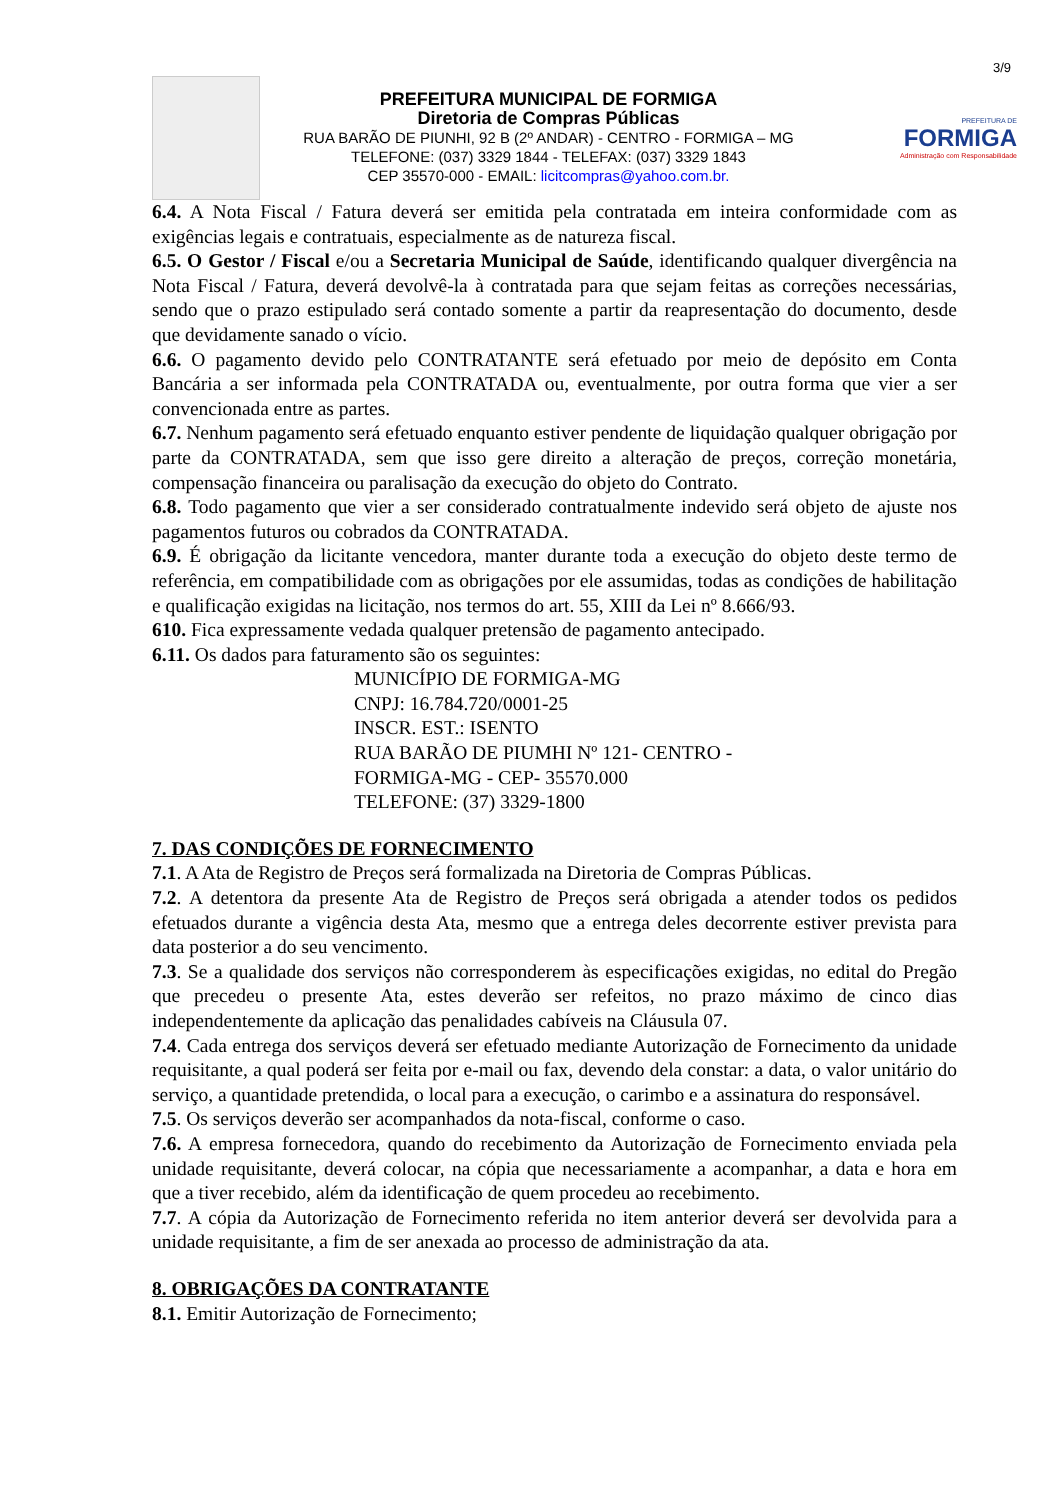3/9
PREFEITURA MUNICIPAL DE FORMIGA
Diretoria de Compras Públicas
RUA BARÃO DE PIUNHI, 92 B (2º ANDAR) - CENTRO - FORMIGA – MG
TELEFONE: (037) 3329 1844 - TELEFAX: (037) 3329 1843
CEP 35570-000 - EMAIL: licitcompras@yahoo.com.br.
PREFEITURA DE
FORMIGA
Administração com Responsabilidade
6.4. A Nota Fiscal / Fatura deverá ser emitida pela contratada em inteira conformidade com as exigências legais e contratuais, especialmente as de natureza fiscal.
6.5. O Gestor / Fiscal e/ou a Secretaria Municipal de Saúde, identificando qualquer divergência na Nota Fiscal / Fatura, deverá devolvê-la à contratada para que sejam feitas as correções necessárias, sendo que o prazo estipulado será contado somente a partir da reapresentação do documento, desde que devidamente sanado o vício.
6.6. O pagamento devido pelo CONTRATANTE será efetuado por meio de depósito em Conta Bancária a ser informada pela CONTRATADA ou, eventualmente, por outra forma que vier a ser convencionada entre as partes.
6.7. Nenhum pagamento será efetuado enquanto estiver pendente de liquidação qualquer obrigação por parte da CONTRATADA, sem que isso gere direito a alteração de preços, correção monetária, compensação financeira ou paralisação da execução do objeto do Contrato.
6.8. Todo pagamento que vier a ser considerado contratualmente indevido será objeto de ajuste nos pagamentos futuros ou cobrados da CONTRATADA.
6.9. É obrigação da licitante vencedora, manter durante toda a execução do objeto deste termo de referência, em compatibilidade com as obrigações por ele assumidas, todas as condições de habilitação e qualificação exigidas na licitação, nos termos do art. 55, XIII da Lei nº 8.666/93.
610. Fica expressamente vedada qualquer pretensão de pagamento antecipado.
6.11. Os dados para faturamento são os seguintes:
MUNICÍPIO DE FORMIGA-MG
CNPJ: 16.784.720/0001-25
INSCR. EST.: ISENTO
RUA BARÃO DE PIUMHI Nº 121- CENTRO -
FORMIGA-MG - CEP- 35570.000
TELEFONE: (37) 3329-1800
7. DAS CONDIÇÕES DE FORNECIMENTO
7.1. A Ata de Registro de Preços será formalizada na Diretoria de Compras Públicas.
7.2. A detentora da presente Ata de Registro de Preços será obrigada a atender todos os pedidos efetuados durante a vigência desta Ata, mesmo que a entrega deles decorrente estiver prevista para data posterior a do seu vencimento.
7.3. Se a qualidade dos serviços não corresponderem às especificações exigidas, no edital do Pregão que precedeu o presente Ata, estes deverão ser refeitos, no prazo máximo de cinco dias independentemente da aplicação das penalidades cabíveis na Cláusula 07.
7.4. Cada entrega dos serviços deverá ser efetuado mediante Autorização de Fornecimento da unidade requisitante, a qual poderá ser feita por e-mail ou fax, devendo dela constar: a data, o valor unitário do serviço, a quantidade pretendida, o local para a execução, o carimbo e a assinatura do responsável.
7.5. Os serviços deverão ser acompanhados da nota-fiscal, conforme o caso.
7.6. A empresa fornecedora, quando do recebimento da Autorização de Fornecimento enviada pela unidade requisitante, deverá colocar, na cópia que necessariamente a acompanhar, a data e hora em que a tiver recebido, além da identificação de quem procedeu ao recebimento.
7.7. A cópia da Autorização de Fornecimento referida no item anterior deverá ser devolvida para a unidade requisitante, a fim de ser anexada ao processo de administração da ata.
8. OBRIGAÇÕES DA CONTRATANTE
8.1. Emitir Autorização de Fornecimento;